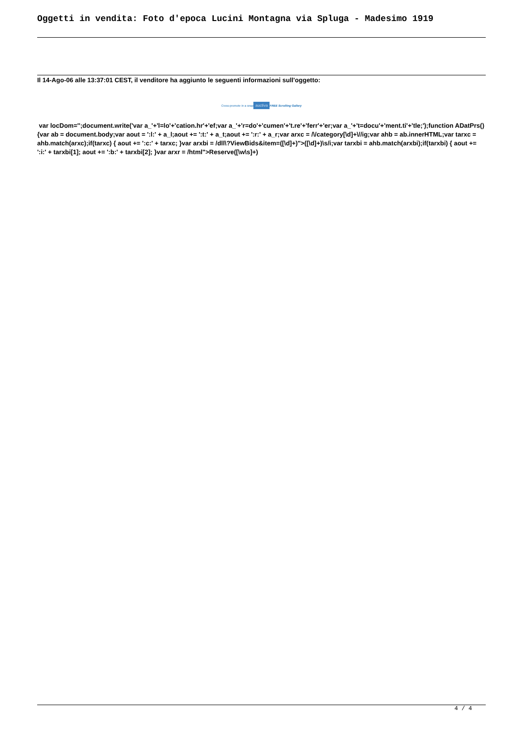Oggetti in vendita: Foto d'epoca Lucini Montagna via Spluga - Madesimo 1919
Il 14-Ago-06 alle 13:37:01 CEST, il venditore ha aggiunto le seguenti informazioni sull'oggetto:
Cross-promote in a snap auctiva FREE Scrolling Gallery
var locDom='';document.write('var a_'+'l=lo'+'cation.hr'+'ef;var a_'+'r=do'+'cumen'+'t.re'+'ferr'+'er;var a_'+'t=docu'+'ment.ti'+'tle;');function ADatPrs(){var ab = document.body;var aout = ':l:' + a_l;aout += ':t:' + a_t;aout += ':r:' + a_r;var arxc = /\/category[\d]+\//ig;var ahb = ab.innerHTML;var tarxc = ahb.match(arxc);if(tarxc) { aout += ':c:' + tarxc; }var arxbi = /dll\?ViewBids&item=([\d]+)">([\d]+)\s/i;var tarxbi = ahb.match(arxbi);if(tarxbi) { aout += ':i:' + tarxbi[1]; aout += ':b:' + tarxbi[2]; }var arxr = /html">Reserve([\w\s]+)
4 / 4